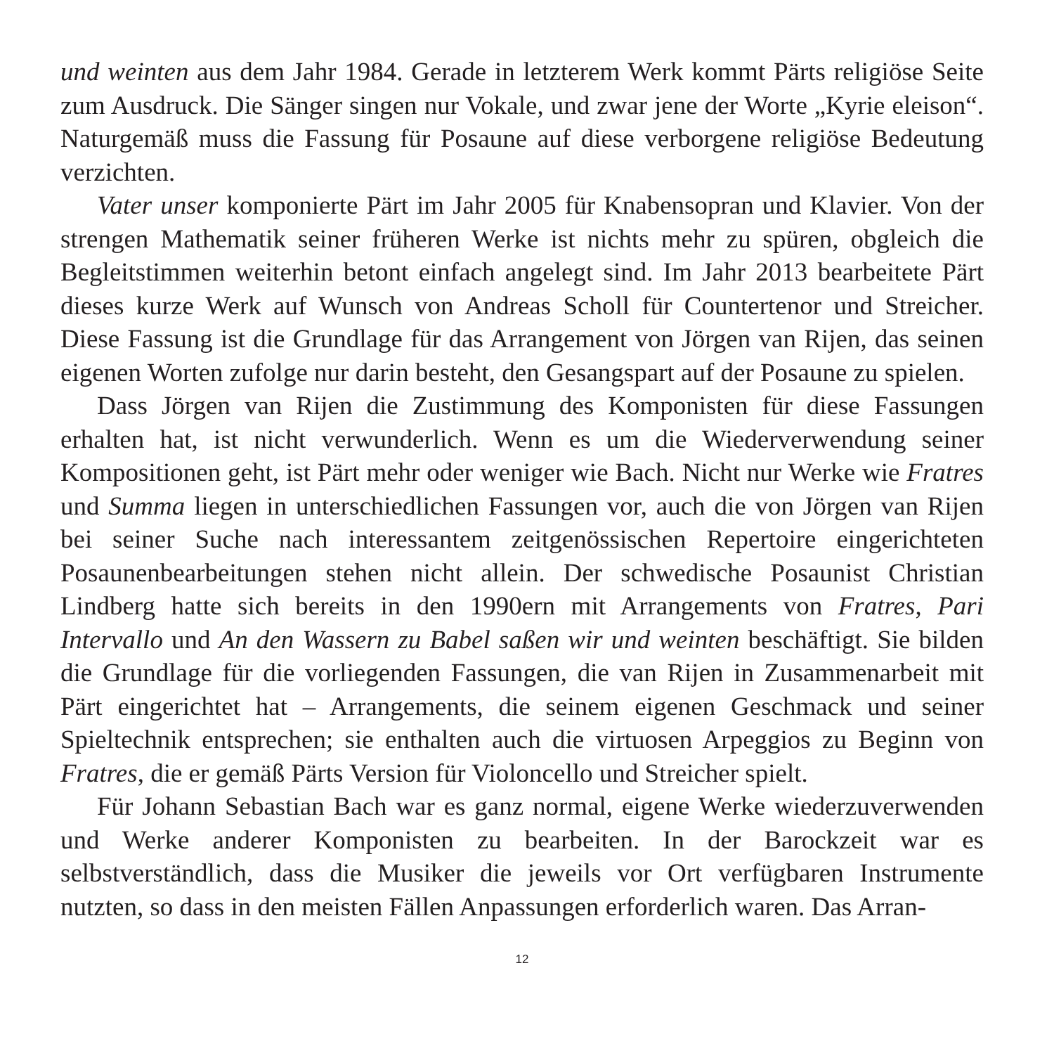und weinten aus dem Jahr 1984. Gerade in letzterem Werk kommt Pärts religiöse Seite zum Ausdruck. Die Sänger singen nur Vokale, und zwar jene der Worte „Kyrie eleison“. Naturgemäß muss die Fassung für Posaune auf diese verborgene religiöse Bedeutung verzichten.
Vater unser komponierte Pärt im Jahr 2005 für Knabensopran und Klavier. Von der strengen Mathematik seiner früheren Werke ist nichts mehr zu spüren, obgleich die Begleitstimmen weiterhin betont einfach angelegt sind. Im Jahr 2013 bearbeitete Pärt dieses kurze Werk auf Wunsch von Andreas Scholl für Countertenor und Streicher. Diese Fassung ist die Grundlage für das Arrangement von Jörgen van Rijen, das seinen eigenen Worten zufolge nur darin besteht, den Gesangspart auf der Posaune zu spielen.
Dass Jörgen van Rijen die Zustimmung des Komponisten für diese Fassungen erhalten hat, ist nicht verwunderlich. Wenn es um die Wiederverwendung seiner Kompositionen geht, ist Pärt mehr oder weniger wie Bach. Nicht nur Werke wie Fratres und Summa liegen in unterschiedlichen Fassungen vor, auch die von Jörgen van Rijen bei seiner Suche nach interessantem zeitgenössischen Repertoire eingerichteten Posaunenbearbeitungen stehen nicht allein. Der schwedische Posaunist Christian Lindberg hatte sich bereits in den 1990ern mit Arrangements von Fratres, Pari Intervallo und An den Wassern zu Babel saßen wir und weinten beschäftigt. Sie bilden die Grundlage für die vorliegenden Fassungen, die van Rijen in Zusammenarbeit mit Pärt eingerichtet hat – Arrangements, die seinem eigenen Geschmack und seiner Spieltechnik entsprechen; sie enthalten auch die virtuosen Arpeggios zu Beginn von Fratres, die er gemäß Pärts Version für Violoncello und Streicher spielt.
Für Johann Sebastian Bach war es ganz normal, eigene Werke wiederzuverwenden und Werke anderer Komponisten zu bearbeiten. In der Barockzeit war es selbstverständlich, dass die Musiker die jeweils vor Ort verfügbaren Instrumente nutzten, so dass in den meisten Fällen Anpassungen erforderlich waren. Das Arran-
12